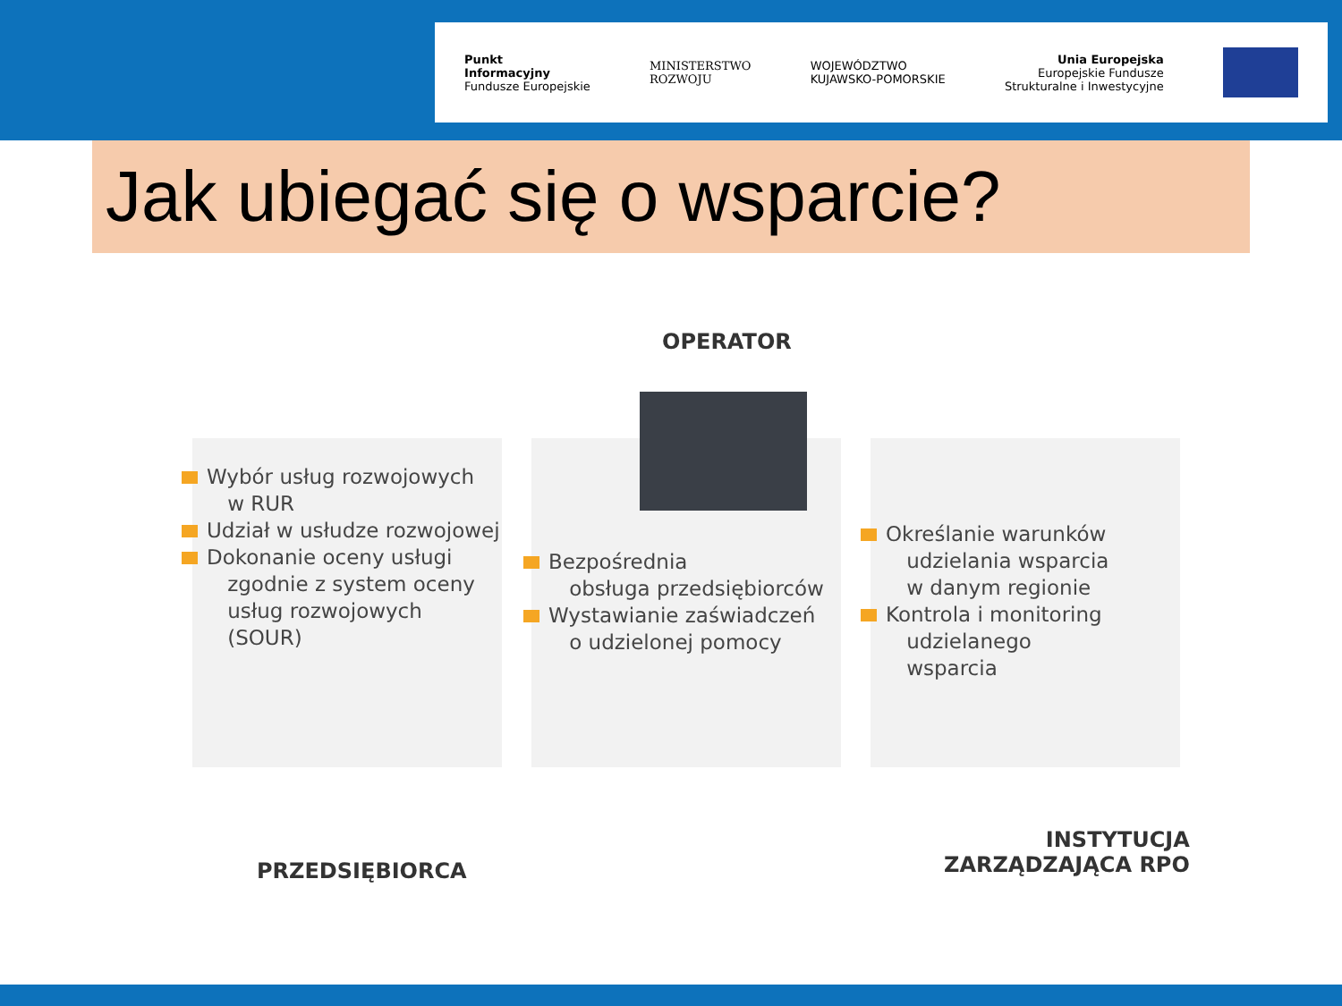Punkt
Informacyjny
Fundusze Europejskie
MINISTERSTWO
ROZWOJU
WOJEWÓDZTWO
KUJAWSKO-POMORSKIE
Unia Europejska
Europejskie Fundusze
Strukturalne i Inwestycyjne
Jak ubiegać się o wsparcie?
OPERATOR
Wybór usług rozwojowych
w RUR
Udział w usłudze rozwojowej
Dokonanie oceny usługi
zgodnie z system oceny
usług rozwojowych
(SOUR)
Bezpośrednia
obsługa przedsiębiorców
Wystawianie zaświadczeń
o udzielonej pomocy
Określanie warunków
udzielania wsparcia
w danym regionie
Kontrola i monitoring
udzielanego
wsparcia
PRZEDSIĘBIORCA
INSTYTUCJA
ZARZĄDZAJĄCA RPO